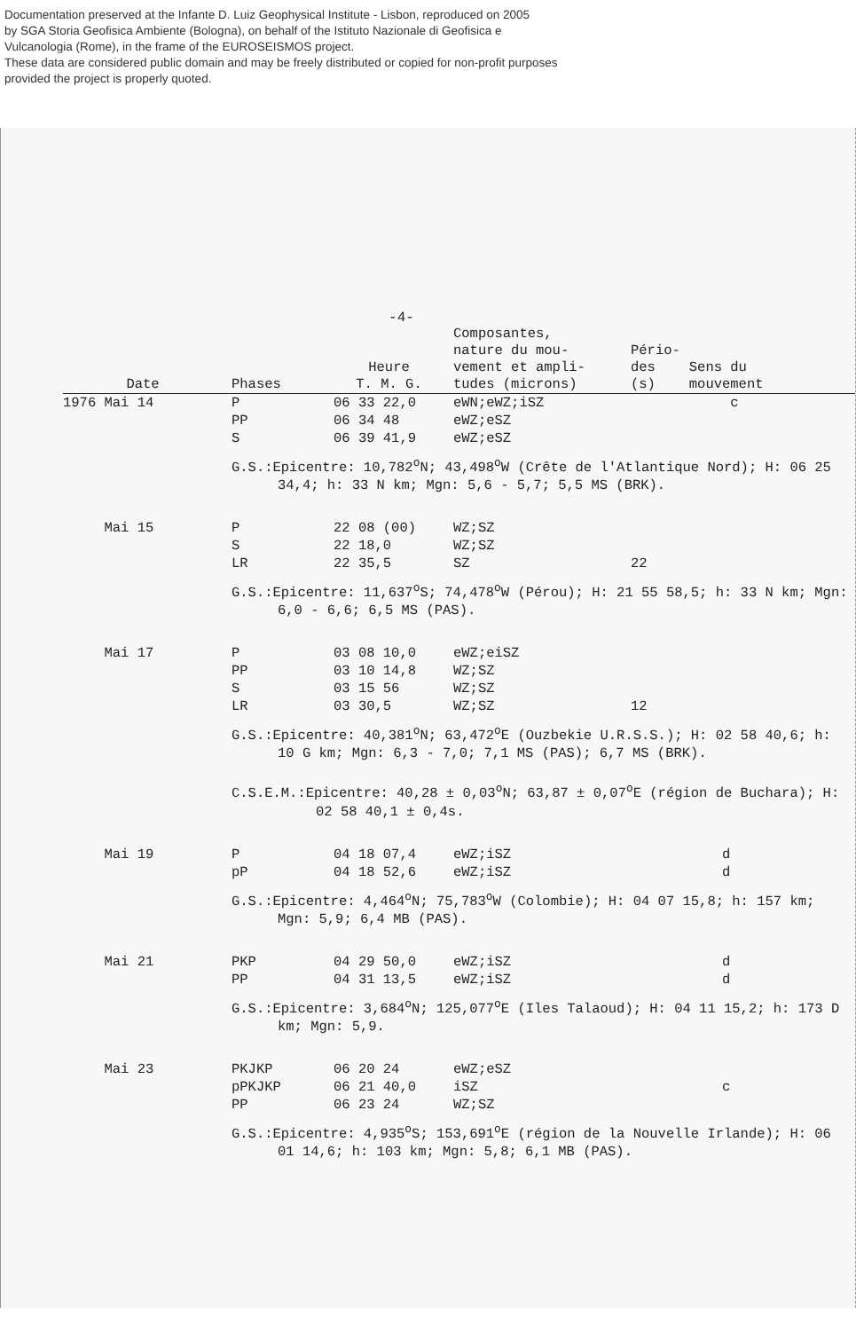Documentation preserved at the Infante D. Luiz Geophysical Institute - Lisbon, reproduced on 2005
by SGA Storia Geofisica Ambiente (Bologna), on behalf of the Istituto Nazionale di Geofisica e
Vulcanologia (Rome), in the frame of the EUROSEISMOS project.
These data are considered public domain and may be freely distributed or copied for non-profit purposes
provided the project is properly quoted.
-4-
| Date | Phases | Heure T. M. G. | Composantes, nature du mou- vement et ampli- tudes (microns) | Pério- des (s) | Sens du mouvement |
| --- | --- | --- | --- | --- | --- |
| 1976 Mai 14 | P PP S | 06 33 22,0 06 34 48 06 39 41,9 | eWN;eWZ;iSZ eWZ;eSZ eWZ;eSZ | | c |
| | G.S.:Epicentre: 10,782<sup>o</sup>N; 43,498<sup>o</sup>W (Crête de l'Atlantique Nord); H: 06 25 34,4; h: 33 N km; Mgn: 5,6 - 5,7; 5,5 MS (BRK). | | | | |
| Mai 15 | P S LR | 22 08 (00) 22 18,0 22 35,5 | WZ;SZ WZ;SZ SZ | 22 | |
| | G.S.:Epicentre: 11,637<sup>o</sup>S; 74,478<sup>o</sup>W (Pérou); H: 21 55 58,5; h: 33 N km; Mgn: 6,0 - 6,6; 6,5 MS (PAS). | | | | |
| Mai 17 | P PP S LR | 03 08 10,0 03 10 14,8 03 15 56 03 30,5 | eWZ;eiSZ WZ;SZ WZ;SZ WZ;SZ | 12 | |
| | G.S.:Epicentre: 40,381<sup>o</sup>N; 63,472<sup>o</sup>E (Ouzbekie U.R.S.S.); H: 02 58 40,6; h: 10 G km; Mgn: 6,3 - 7,0; 7,1 MS (PAS); 6,7 MS (BRK). C.S.E.M.:Epicentre: 40,28 ± 0,03<sup>o</sup>N; 63,87 ± 0,07<sup>o</sup>E (région de Buchara); H: 02 58 40,1 ± 0,4s. | | | | |
| Mai 19 | P pP | 04 18 07,4 04 18 52,6 | eWZ;iSZ eWZ;iSZ | | d d |
| | G.S.:Epicentre: 4,464<sup>o</sup>N; 75,783<sup>o</sup>W (Colombie); H: 04 07 15,8; h: 157 km; Mgn: 5,9; 6,4 MB (PAS). | | | | |
| Mai 21 | PKP PP | 04 29 50,0 04 31 13,5 | eWZ;iSZ eWZ;iSZ | | d d |
| | G.S.:Epicentre: 3,684<sup>o</sup>N; 125,077<sup>o</sup>E (Iles Talaoud); H: 04 11 15,2; h: 173 D km; Mgn: 5,9. | | | | |
| Mai 23 | PKJKP pPKJKP PP | 06 20 24 06 21 40,0 06 23 24 | eWZ;eSZ iSZ WZ;SZ | | c |
| | G.S.:Epicentre: 4,935<sup>o</sup>S; 153,691<sup>o</sup>E (région de la Nouvelle Irlande); H: 06 01 14,6; h: 103 km; Mgn: 5,8; 6,1 MB (PAS). | | | | |